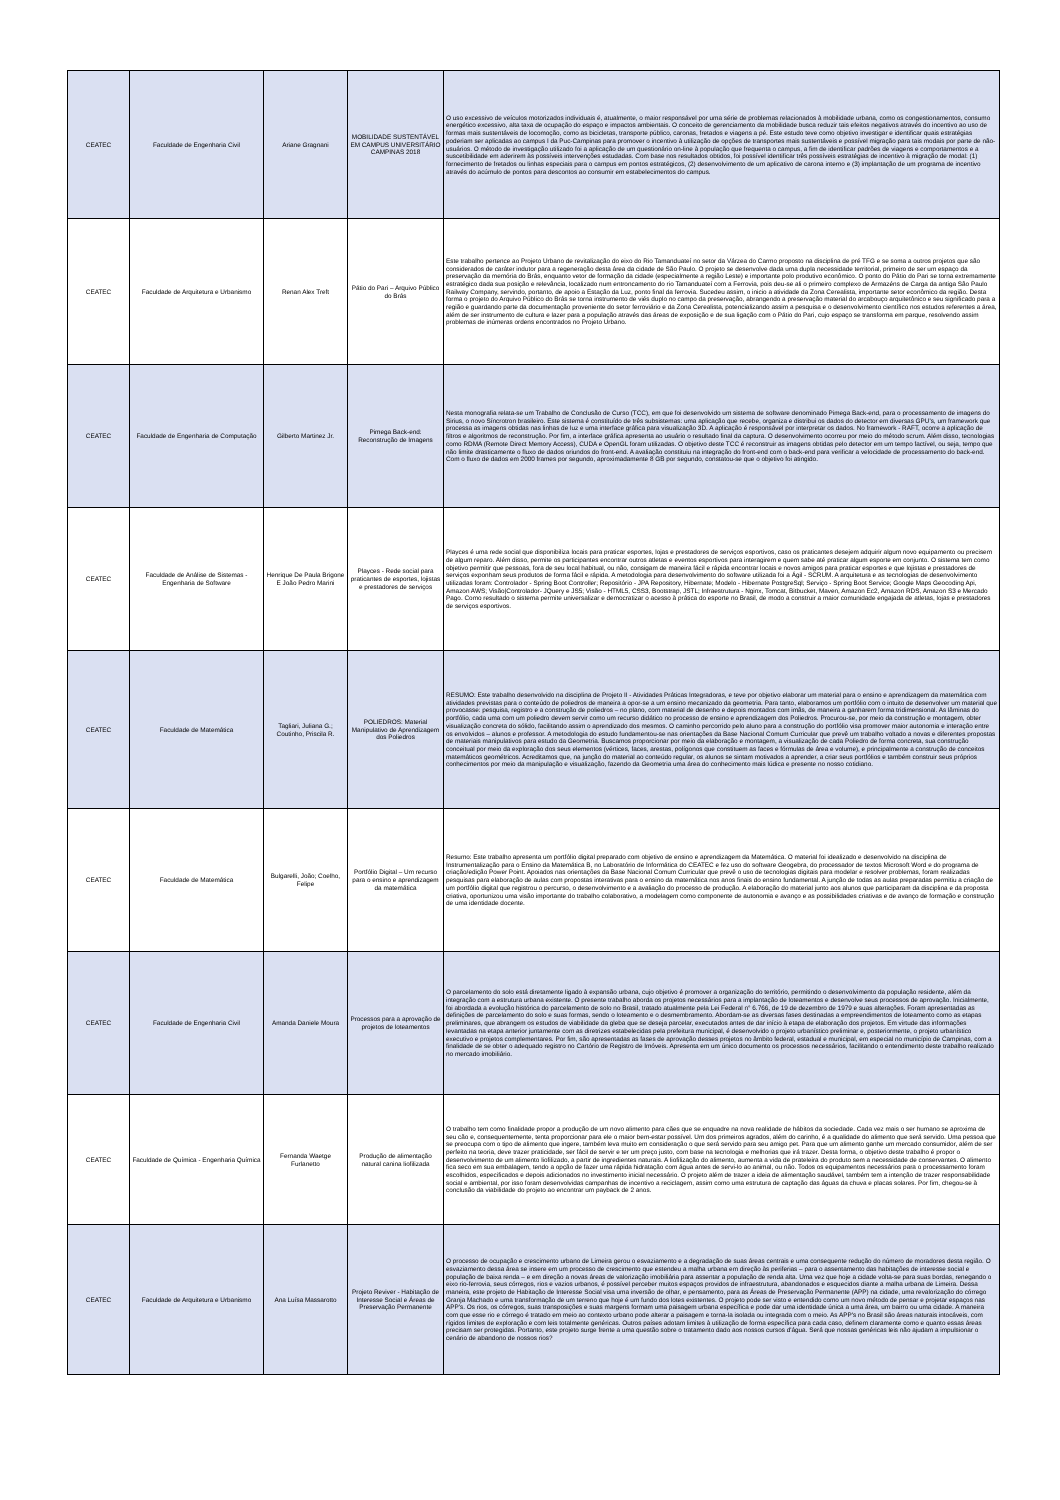| CEATEC | Faculdade de Engenharia Civil | Ariane Gragnani | MOBILIDADE SUSTENTÁVEL EM CAMPUS UNIVERSITÁRIO CAMPINAS 2018 | O uso excessivo de veículos motorizados individuais é, atualmente, o maior responsável por uma série de problemas relacionados à mobilidade urbana, como os congestionamentos, consumo energético excessivo, alta taxa de ocupação do espaço e impactos ambientais. O conceito de gerenciamento da mobilidade busca reduzir tais efeitos negativos através do incentivo ao uso de formas mais sustentáveis de locomoção, como as bicicletas, transporte público, caronas, fretados e viagens a pé. Este estudo teve como objetivo investigar e identificar quais estratégias poderiam ser aplicadas ao campus I da Puc-Campinas para promover o incentivo à utilização de opções de transportes mais sustentáveis e possível migração para tais modais por parte de não-usuários. O método de investigação utilizado foi a aplicação de um questionário on-line à população que frequenta o campus, a fim de identificar padrões de viagens e comportamentos e a suscetibilidade em aderirem às possíveis intervenções estudadas. Com base nos resultados obtidos, foi possível identificar três possíveis estratégias de incentivo à migração de modal: (1) fornecimento de fretados ou linhas especiais para o campus em pontos estratégicos, (2) desenvolvimento de um aplicativo de carona interno e (3) implantação de um programa de incentivo através do acúmulo de pontos para descontos ao consumir em estabelecimentos do campus. |
| CEATEC | Faculdade de Arquitetura e Urbanismo | Renan Alex Treft | Pátio do Pari – Arquivo Público do Brás | Este trabalho pertence ao Projeto Urbano de revitalização do eixo do Rio Tamanduateí no setor da Várzea do Carmo proposto na disciplina de pré TFG e se soma a outros projetos que são considerados de caráter indutor para a regeneração desta área da cidade de São Paulo. O projeto se desenvolve dada uma dupla necessidade territorial, primeiro de ser um espaço da preservação da memória do Brás, enquanto vetor de formação da cidade (especialmente a região Leste) e importante polo produtivo econômico. O ponto do Pátio do Pari se torna extremamente estratégico dada sua posição e relevância, localizado num entroncamento do rio Tamanduateí com a Ferrovia, pois deu-se ali o primeiro complexo de Armazéns de Carga da antiga São Paulo Railway Company, servindo, portanto, de apoio a Estação da Luz, ponto final da ferrovia. Sucedeu assim, o inicio a atividade da Zona Cerealista, importante setor econômico da região. Desta forma o projeto do Arquivo Público do Brás se torna instrumento de viés duplo no campo da preservação, abrangendo a preservação material do arcabouço arquitetônico e seu significado para a região e guardando parte da documentação proveniente do setor ferroviário e da Zona Cerealista, potencializando assim a pesquisa e o desenvolvimento científico nos estudos referentes a área, além de ser instrumento de cultura e lazer para a população através das áreas de exposição e de sua ligação com o Pátio do Pari, cujo espaço se transforma em parque, resolvendo assim problemas de inúmeras ordens encontrados no Projeto Urbano. |
| CEATEC | Faculdade de Engenharia de Computação | Gilberto Martinez Jr. | Pimega Back-end: Reconstrução de Imagens | Nesta monografia relata-se um Trabalho de Conclusão de Curso (TCC), em que foi desenvolvido um sistema de software denominado Pimega Back-end, para o processamento de imagens do Sirius, o novo Síncrotron brasileiro. Este sistema é constituído de três subsistemas: uma aplicação que recebe, organiza e distribui os dados do detector em diversas GPU's, um framework que processa as imagens obtidas nas linhas de luz e uma interface gráfica para visualização 3D. A aplicação é responsável por interpretar os dados. No framework - RAFT, ocorre a aplicação de filtros e algoritmos de reconstrução. Por fim, a interface gráfica apresenta ao usuário o resultado final da captura. O desenvolvimento ocorreu por meio do método scrum. Além disso, tecnologias como RDMA (Remote Direct Memory Access), CUDA e OpenGL foram utilizadas. O objetivo deste TCC é reconstruir as imagens obtidas pelo detector em um tempo factível, ou seja, tempo que não limite drasticamente o fluxo de dados oriundos do front-end. A avaliação constituiu na integração do front-end com o back-end para verificar a velocidade de processamento do back-end. Com o fluxo de dados em 2000 frames por segundo, aproximadamente 8 GB por segundo, constatou-se que o objetivo foi atingido. |
| CEATEC | Faculdade de Análise de Sistemas - Engenharia de Software | Henrique De Paula Brigone E João Pedro Marini | Playces - Rede social para praticantes de esportes, lojistas e prestadores de serviços | Playces é uma rede social que disponibiliza locais para praticar esportes, lojas e prestadores de serviços esportivos, caso os praticantes desejem adquirir algum novo equipamento ou precisem de algum reparo. Além disso, permite os participantes encontrar outros atletas e eventos esportivos para interagirem e quem sabe até praticar algum esporte em conjunto. O sistema tem como objetivo permitir que pessoas, fora de seu local habitual, ou não, consigam de maneira fácil e rápida encontrar locais e novos amigos para praticar esportes e que lojistas e prestadores de serviços exponham seus produtos de forma fácil e rápida. A metodologia para desenvolvimento do software utilizada foi a Ágil - SCRUM. A arquitetura e as tecnologias de desenvolvimento utilizadas foram: Controlador - Spring Boot Controller; Repositório - JPA Repository, Hibernate; Modelo - Hibernate PostgreSql; Serviço - Spring Boot Service; Google Maps Geocoding Api, Amazon AWS; Visão/Controlador- JQuery e JS5; Visão - HTML5, CSS3, Bootstrap, JSTL; Infraestrutura - Nginx, Tomcat, Bitbucket, Maven, Amazon Ec2, Amazon RDS, Amazon S3 e Mercado Pago. Como resultado o sistema permite universalizar e democratizar o acesso à prática do esporte no Brasil, de modo a construir a maior comunidade engajada de atletas, lojas e prestadores de serviços esportivos. |
| CEATEC | Faculdade de Matemática | Tagliari, Juliana G.; Coutinho, Priscila R. | POLIEDROS: Material Manipulativo de Aprendizagem dos Poliedros | RESUMO: Este trabalho desenvolvido na disciplina de Projeto II - Atividades Práticas Integradoras, e teve por objetivo elaborar um material para o ensino e aprendizagem da matemática com atividades previstas para o conteúdo de poliedros de maneira a opor-se a um ensino mecanizado da geometria. Para tanto, elaboramos um portfólio com o intuito de desenvolver um material que provocasse: pesquisa, registro e a construção de poliedros – no plano, com material de desenho e depois montados com imãs, de maneira a ganharem forma tridimensional. As lâminas do portfólio, cada uma com um poliedro devem servir como um recurso didático no processo de ensino e aprendizagem dos Poliedros. Procurou-se, por meio da construção e montagem, obter visualização concreta do sólido, facilitando assim o aprendizado dos mesmos. O caminho percorrido pelo aluno para a construção do portfólio visa promover maior autonomia e interação entre os envolvidos – alunos e professor. A metodologia do estudo fundamentou-se nas orientações da Base Nacional Comum Curricular que prevê um trabalho voltado a novas e diferentes propostas de materiais manipulativos para estudo da Geometria. Buscamos proporcionar por meio da elaboração e montagem, a visualização de cada Poliedro de forma concreta, sua construção conceitual por meio da exploração dos seus elementos (vértices, faces, arestas, polígonos que constituem as faces e fórmulas de área e volume), e principalmente a construção de conceitos matemáticos geométricos. Acreditamos que, na junção do material ao conteúdo regular, os alunos se sintam motivados a aprender, a criar seus portfólios e também construir seus próprios conhecimentos por meio da manipulação e visualização, fazendo da Geometria uma área do conhecimento mais lúdica e presente no nosso cotidiano. |
| CEATEC | Faculdade de Matemática | Bulgarelli, João; Coelho, Felipe | Portfólio Digital – Um recurso para o ensino e aprendizagem da matemática | Resumo: Este trabalho apresenta um portfólio digital preparado com objetivo de ensino e aprendizagem da Matemática. O material foi idealizado e desenvolvido na disciplina de Instrumentalização para o Ensino da Matemática B, no Laboratório de Informática do CEATEC e fez uso do software Geogebra, do processador de textos Microsoft Word e do programa de criação/edição Power Point. Apoiados nas orientações da Base Nacional Comum Curricular que prevê o uso de tecnologias digitais para modelar e resolver problemas, foram realizadas pesquisas para elaboração de aulas com propostas interativas para o ensino da matemática nos anos finais do ensino fundamental. A junção de todas as aulas preparadas permitiu a criação de um portfólio digital que registrou o percurso, o desenvolvimento e a avaliação do processo de produção. A elaboração do material junto aos alunos que participaram da disciplina e da proposta criativa, oportunizou uma visão importante do trabalho colaborativo, a modelagem como componente de autonomia e avanço e as possibilidades criativas e de avanço de formação e construção de uma identidade docente. |
| CEATEC | Faculdade de Engenharia Civil | Amanda Daniele Moura | Processos para a aprovação de projetos de loteamentos | O parcelamento do solo está diretamente ligado à expansão urbana, cujo objetivo é promover a organização do território, permitindo o desenvolvimento da população residente, além da integração com a estrutura urbana existente. O presente trabalho aborda os projetos necessários para a implantação de loteamentos e desenvolve seus processos de aprovação. Inicialmente, foi abordada a evolução histórica do parcelamento de solo no Brasil, tratado atualmente pela Lei Federal n° 6.766, de 19 de dezembro de 1979 e suas alterações. Foram apresentadas as definições de parcelamento do solo e suas formas, sendo o loteamento e o desmembramento. Abordam-se as diversas fases destinadas a empreendimentos de loteamento como as etapas preliminares, que abrangem os estudos de viabilidade da gleba que se deseja parcelar, executados antes de dar início à etapa de elaboração dos projetos. Em virtude das informações levantadas na etapa anterior juntamente com as diretrizes estabelecidas pela prefeitura municipal, é desenvolvido o projeto urbanístico preliminar e, posteriormente, o projeto urbanístico executivo e projetos complementares. Por fim, são apresentadas as fases de aprovação desses projetos no âmbito federal, estadual e municipal, em especial no município de Campinas, com a finalidade de se obter o adequado registro no Cartório de Registro de Imóveis. Apresenta em um único documento os processos necessários, facilitando o entendimento deste trabalho realizado no mercado imobiliário. |
| CEATEC | Faculdade de Química - Engenharia Química | Fernanda Waetge Furlanetto | Produção de alimentação natural canina liofilizada | O trabalho tem como finalidade propor a produção de um novo alimento para cães que se enquadre na nova realidade de hábitos da sociedade. Cada vez mais o ser humano se aproxima de seu cão e, consequentemente, tenta proporcionar para ele o maior bem-estar possível. Um dos primeiros agrados, além do carinho, é a qualidade do alimento que será servido. Uma pessoa que se preocupa com o tipo de alimento que ingere, também leva muito em consideração o que será servido para seu amigo pet. Para que um alimento ganhe um mercado consumidor, além de ser perfeito na teoria, deve trazer praticidade, ser fácil de servir e ter um preço justo, com base na tecnologia e melhorias que irá trazer. Desta forma, o objetivo deste trabalho é propor o desenvolvimento de um alimento liofilizado, a partir de ingredientes naturais. A liofilização do alimento, aumenta a vida de prateleira do produto sem a necessidade de conservantes. O alimento fica seco em sua embalagem, tendo a opção de fazer uma rápida hidratação com água antes de servi-lo ao animal, ou não. Todos os equipamentos necessários para o processamento foram escolhidos, especificados e depois adicionados no investimento inicial necessário. O projeto além de trazer a ideia de alimentação saudável, também tem a intenção de trazer responsabilidade social e ambiental, por isso foram desenvolvidas campanhas de incentivo a reciclagem, assim como uma estrutura de captação das águas da chuva e placas solares. Por fim, chegou-se à conclusão da viabilidade do projeto ao encontrar um payback de 2 anos. |
| CEATEC | Faculdade de Arquitetura e Urbanismo | Ana Luísa Massarotto | Projeto Reviver - Habitação de Interesse Social e Áreas de Preservação Permanente | O processo de ocupação e crescimento urbano de Limeira gerou o esvaziamento e a degradação de suas áreas centrais e uma consequente redução do número de moradores desta região. O esvaziamento dessa área se insere em um processo de crescimento que estendeu a malha urbana em direção às periferias – para o assentamento das habitações de interesse social e população de baixa renda – e em direção a novas áreas de valorização imobiliária para assentar a população de renda alta. Uma vez que hoje a cidade volta-se para suas bordas, renegando o eixo rio-ferrovia, seus córregos, rios e vazios urbanos, é possível perceber muitos espaços providos de infraestrutura, abandonados e esquecidos diante a malha urbana de Limeira. Dessa maneira, este projeto de Habitação de Interesse Social visa uma inversão de olhar, e pensamento, para as Áreas de Preservação Permanente (APP) na cidade, uma revalorização do córrego Granja Machado e uma transformação de um terreno que hoje é um fundo dos lotes existentes. O projeto pode ser visto e entendido como um novo método de pensar e projetar espaços nas APP's. Os rios, os córregos, suas transposições e suas margens formam uma paisagem urbana específica e pode dar uma identidade única a uma área, um bairro ou uma cidade. A maneira com que esse rio e córrego é tratado em meio ao contexto urbano pode alterar a paisagem e torna-la isolada ou integrada com o meio. As APP's no Brasil são áreas naturais intocáveis, com rígidos limites de exploração e com leis totalmente genéricas. Outros países adotam limites à utilização de forma específica para cada caso, definem claramente como e quanto essas áreas precisam ser protegidas. Portanto, este projeto surge frente a uma questão sobre o tratamento dado aos nossos cursos d'água. Será que nossas genéricas leis não ajudam a impulsionar o cenário de abandono de nossos rios? |